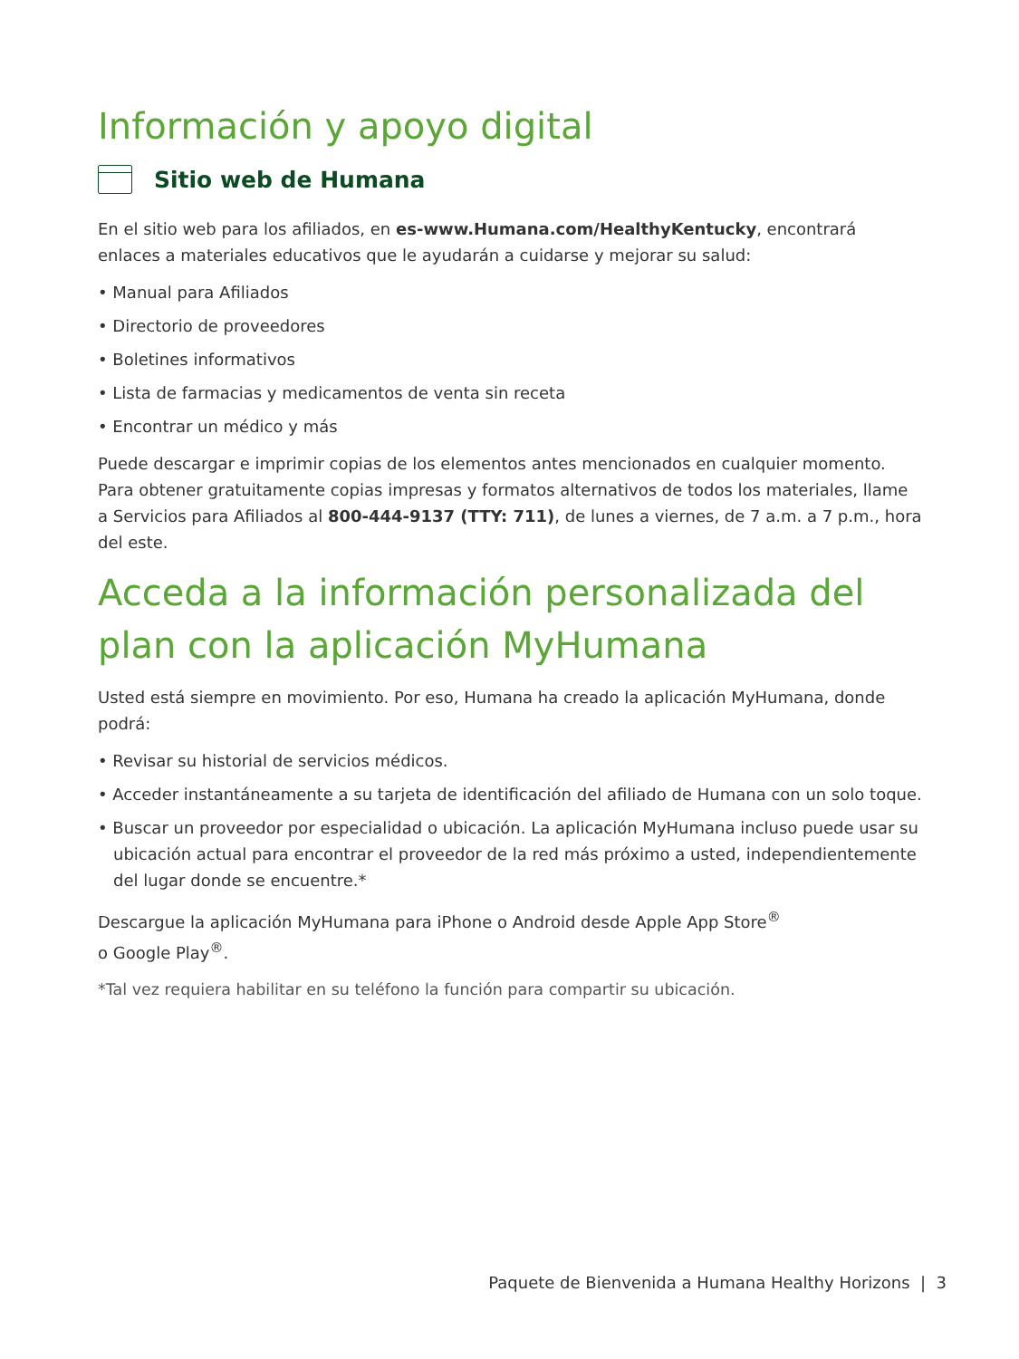Información y apoyo digital
Sitio web de Humana
En el sitio web para los afiliados, en es-www.Humana.com/HealthyKentucky, encontrará enlaces a materiales educativos que le ayudarán a cuidarse y mejorar su salud:
• Manual para Afiliados
• Directorio de proveedores
• Boletines informativos
• Lista de farmacias y medicamentos de venta sin receta
• Encontrar un médico y más
Puede descargar e imprimir copias de los elementos antes mencionados en cualquier momento. Para obtener gratuitamente copias impresas y formatos alternativos de todos los materiales, llame a Servicios para Afiliados al 800-444-9137 (TTY: 711), de lunes a viernes, de 7 a.m. a 7 p.m., hora del este.
Acceda a la información personalizada del plan con la aplicación MyHumana
Usted está siempre en movimiento. Por eso, Humana ha creado la aplicación MyHumana, donde podrá:
• Revisar su historial de servicios médicos.
• Acceder instantáneamente a su tarjeta de identificación del afiliado de Humana con un solo toque.
• Buscar un proveedor por especialidad o ubicación. La aplicación MyHumana incluso puede usar su ubicación actual para encontrar el proveedor de la red más próximo a usted, independientemente del lugar donde se encuentre.*
Descargue la aplicación MyHumana para iPhone o Android desde Apple App Store<sup>®</sup>
o Google Play<sup>®</sup>.
*Tal vez requiera habilitar en su teléfono la función para compartir su ubicación.
Paquete de Bienvenida a Humana Healthy Horizons | 3